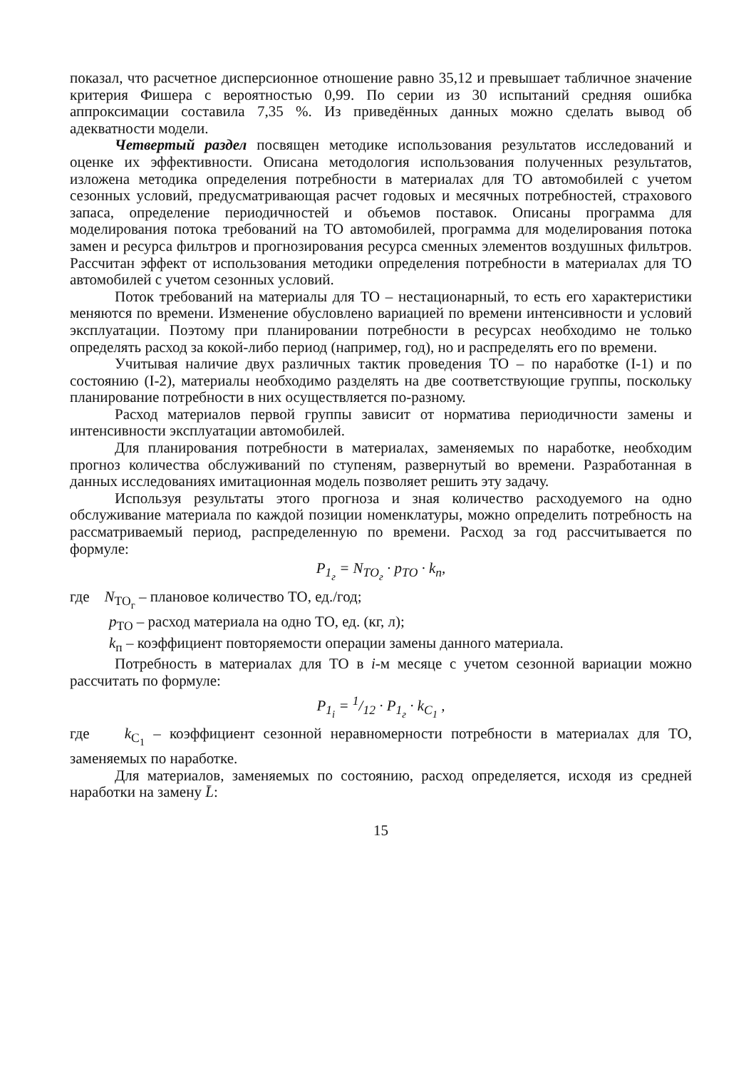показал, что расчетное дисперсионное отношение равно 35,12 и превышает табличное значение критерия Фишера с вероятностью 0,99. По серии из 30 испытаний средняя ошибка аппроксимации составила 7,35 %. Из приведённых данных можно сделать вывод об адекватности модели.
Четвертый раздел посвящен методике использования результатов исследований и оценке их эффективности. Описана методология использования полученных результатов, изложена методика определения потребности в материалах для ТО автомобилей с учетом сезонных условий, предусматривающая расчет годовых и месячных потребностей, страхового запаса, определение периодичностей и объемов поставок. Описаны программа для моделирования потока требований на ТО автомобилей, программа для моделирования потока замен и ресурса фильтров и прогнозирования ресурса сменных элементов воздушных фильтров. Рассчитан эффект от использования методики определения потребности в материалах для ТО автомобилей с учетом сезонных условий.
Поток требований на материалы для ТО – нестационарный, то есть его характеристики меняются по времени. Изменение обусловлено вариацией по времени интенсивности и условий эксплуатации. Поэтому при планировании потребности в ресурсах необходимо не только определять расход за кокой-либо период (например, год), но и распределять его по времени.
Учитывая наличие двух различных тактик проведения ТО – по наработке (I-1) и по состоянию (I-2), материалы необходимо разделять на две соответствующие группы, поскольку планирование потребности в них осуществляется по-разному.
Расход материалов первой группы зависит от норматива периодичности замены и интенсивности эксплуатации автомобилей.
Для планирования потребности в материалах, заменяемых по наработке, необходим прогноз количества обслуживаний по ступеням, развернутый во времени. Разработанная в данных исследованиях имитационная модель позволяет решить эту задачу.
Используя результаты этого прогноза и зная количество расходуемого на одно обслуживание материала по каждой позиции номенклатуры, можно определить потребность на рассматриваемый период, распределенную по времени. Расход за год рассчитывается по формуле:
P<sub>1<sub>г</sub></sub> = N<sub>ТО<sub>г</sub></sub> · p<sub>ТО</sub> · k<sub>п</sub>,
где N<sub>ТО<sub>г</sub></sub> – плановое количество ТО, ед./год;
p<sub>ТО</sub> – расход материала на одно ТО, ед. (кг, л);
k<sub>п</sub> – коэффициент повторяемости операции замены данного материала.
Потребность в материалах для ТО в i-м месяце с учетом сезонной вариации можно рассчитать по формуле:
P<sub>1<sub>i</sub></sub> = 1/12 · P<sub>1<sub>г</sub></sub> · k<sub>C<sub>1</sub></sub> ,
где k<sub>C<sub>1</sub></sub> – коэффициент сезонной неравномерности потребности в материалах для ТО, заменяемых по наработке.
Для материалов, заменяемых по состоянию, расход определяется, исходя из средней наработки на замену L̄:
15